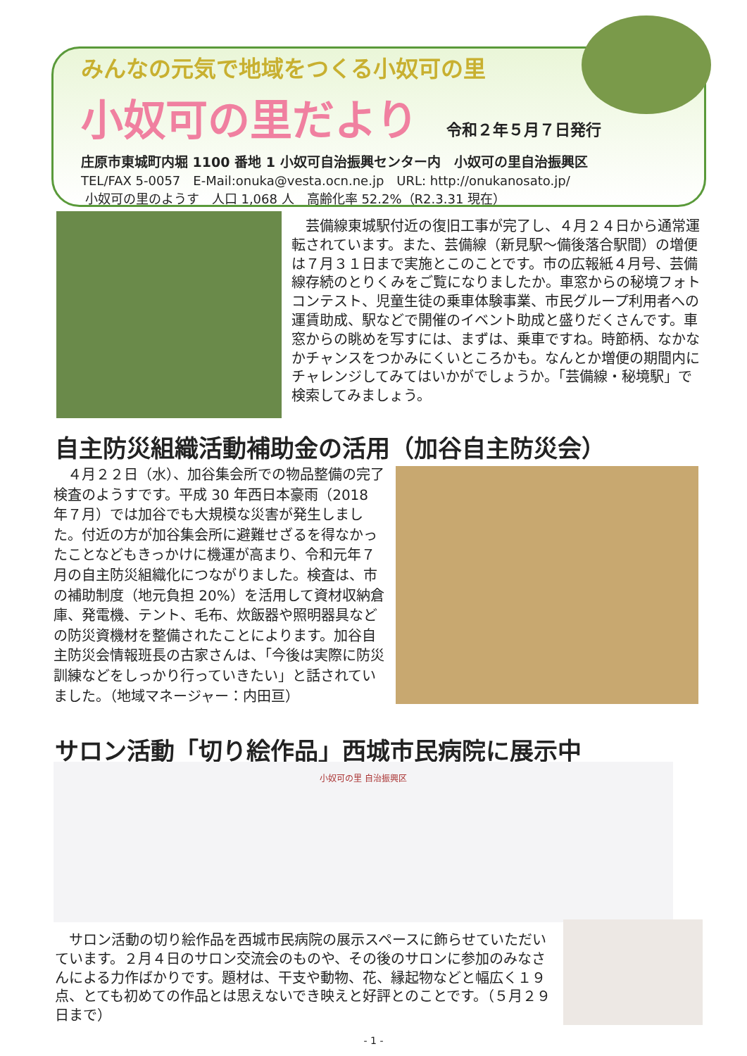みんなの元気で地域をつくる小奴可の里
小奴可の里だより 令和２年５月７日発行
庄原市東城町内堀 1100 番地 1 小奴可自治振興センター内　小奴可の里自治振興区
TEL/FAX 5-0057　E-Mail:onuka@vesta.ocn.ne.jp　URL: http://onukanosato.jp/
小奴可の里のようす　人口 1,068 人　高齢化率 52.2%（R2.3.31 現在）
　芸備線東城駅付近の復旧工事が完了し、４月２４日から通常運転されています。また、芸備線（新見駅～備後落合駅間）の増便は７月３１日まで実施とこのことです。市の広報紙４月号、芸備線存続のとりくみをご覧になりましたか。車窓からの秘境フォトコンテスト、児童生徒の乗車体験事業、市民グループ利用者への運賃助成、駅などで開催のイベント助成と盛りだくさんです。車窓からの眺めを写すには、まずは、乗車ですね。時節柄、なかなかチャンスをつかみにくいところかも。なんとか増便の期間内にチャレンジしてみてはいかがでしょうか。「芸備線・秘境駅」で検索してみましょう。
自主防災組織活動補助金の活用（加谷自主防災会）
　４月２２日（水）、加谷集会所での物品整備の完了検査のようすです。平成 30 年西日本豪雨（2018 年７月）では加谷でも大規模な災害が発生しました。付近の方が加谷集会所に避難せざるを得なかったことなどもきっかけに機運が高まり、令和元年７月の自主防災組織化につながりました。検査は、市の補助制度（地元負担 20%）を活用して資材収納倉庫、発電機、テント、毛布、炊飯器や照明器具などの防災資機材を整備されたことによります。加谷自主防災会情報班長の古家さんは、「今後は実際に防災訓練などをしっかり行っていきたい」と話されていました。（地域マネージャー：内田亘）
サロン活動「切り絵作品」西城市民病院に展示中
小奴可の里 自治振興区
　サロン活動の切り絵作品を西城市民病院の展示スペースに飾らせていただいています。２月４日のサロン交流会のものや、その後のサロンに参加のみなさんによる力作ばかりです。題材は、干支や動物、花、縁起物などと幅広く１９点、とても初めての作品とは思えないでき映えと好評とのことです。（５月２９日まで）
- 1 -